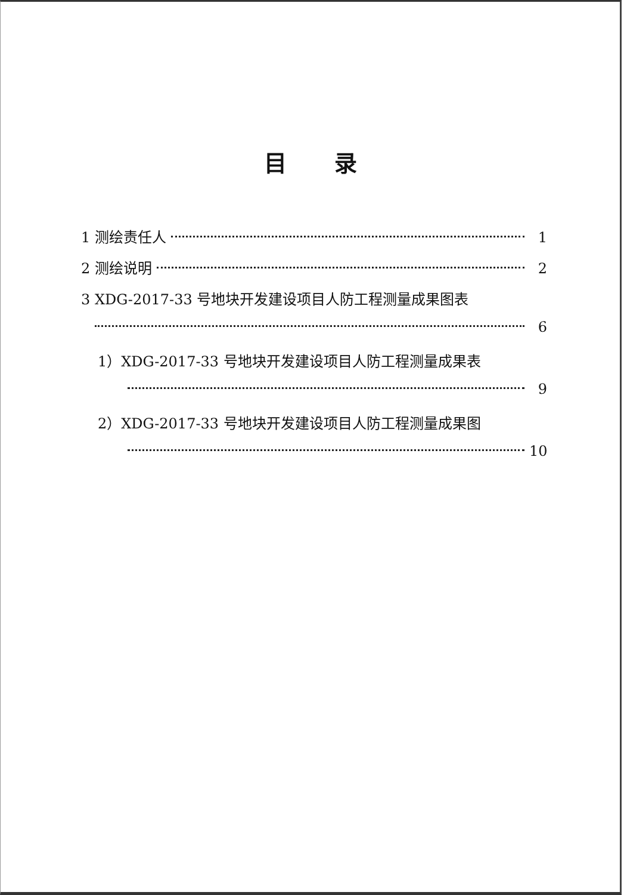目录
1 测绘责任人 1
2 测绘说明 2
3 XDG-2017-33 号地块开发建设项目人防工程测量成果图表
6
1）XDG-2017-33 号地块开发建设项目人防工程测量成果表
9
2）XDG-2017-33 号地块开发建设项目人防工程测量成果图
10